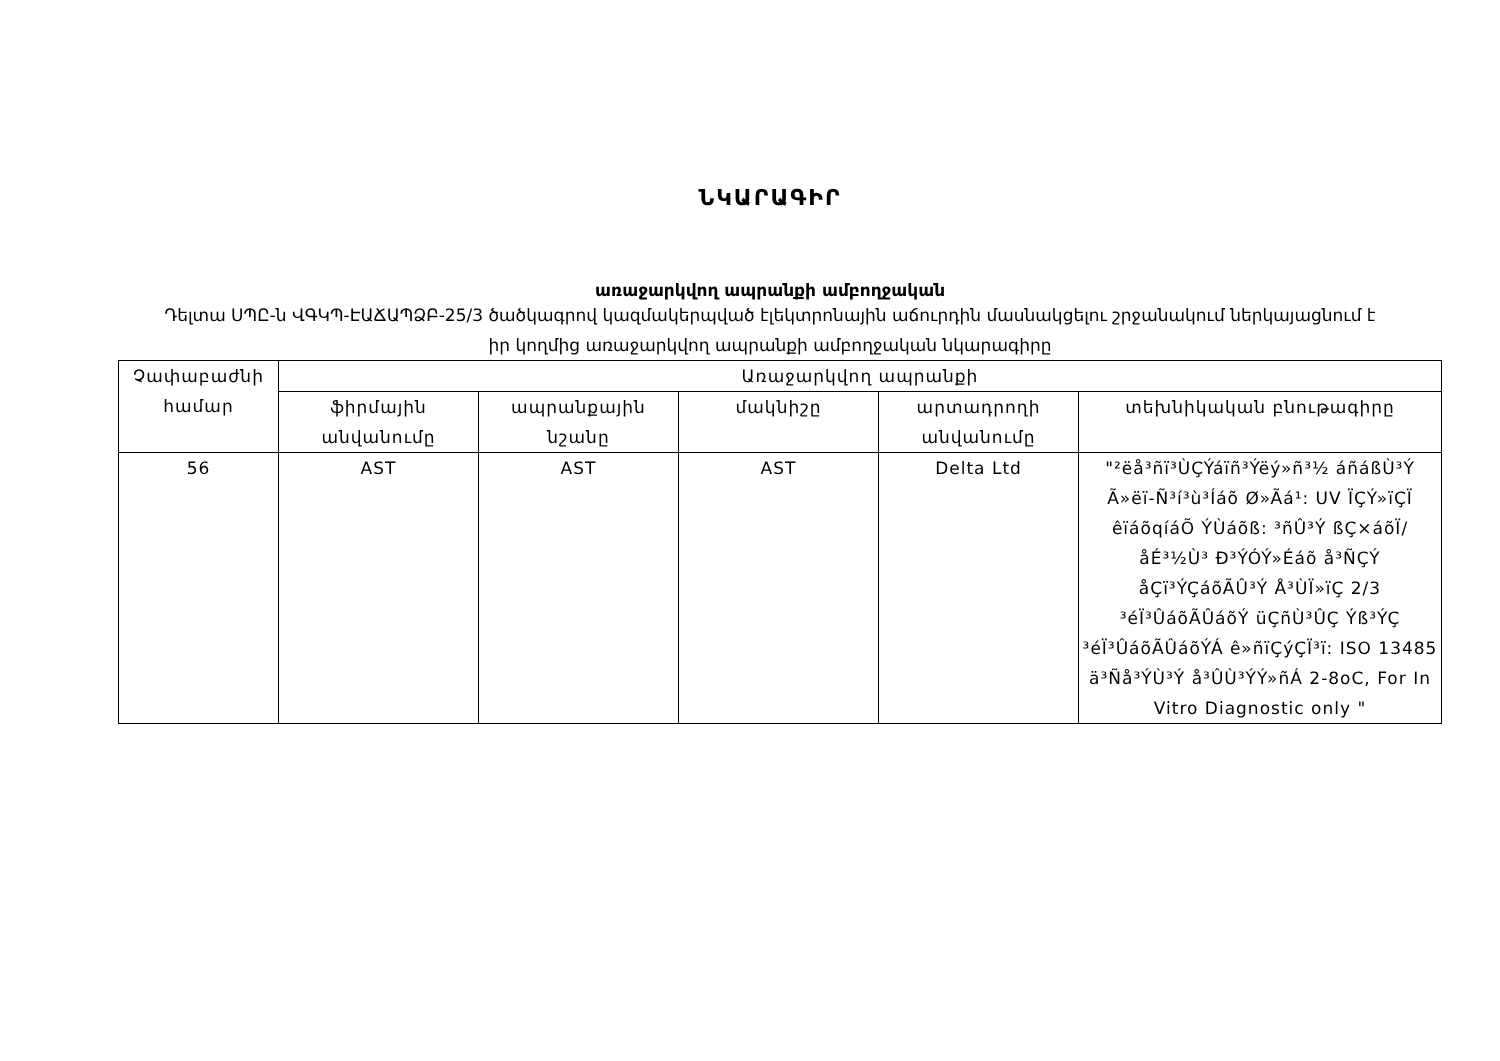ՆԿԱՐԱԳԻՐ
առաջարկվող ապրանքի ամբողջական
Դելտա ՍՊԸ-ն ՎԳԿՊ-ԷԱՃԱՊՁԲ-25/3 ծածկագրով կազմակերպված էլեկտրոնային աճուրդին մասնակցելու շրջանակում ներկայացնում է իր կողմից առաջարկվող ապրանքի ամբողջական նկարագիրը
| Չափաբաժնի համար | Առաջարկվող ապրանքի | | | | |
| --- | --- | --- | --- | --- | --- |
| | ֆիրմային անվանումը | ապրանքային նշանը | մակնիշը | արտադրողի անվանումը | տեխնիկական բնութագիրը |
| 56 | AST | AST | AST | Delta Ltd | "²ëå³ñï³ÙÇÝáïñ³Ýëý»ñ³½ áñáßÙ³Ý Ã»ëï-Ñ³í³ù³Íáõ Ø»Ãá¹: UV ÏÇÝ»ïÇÏ êïáõqíáÕ ÝÙáõß: ³ñÛ³Ý ßÇ×áõÏ/åÉ³½Ù³ Ð³ÝÓÝ»Éáõ å³ÑÇÝ åÇï³ÝÇáõÃÛ³Ý Å³ÙÏ»ïÇ 2/3 ³éÏ³ÛáõÃÛáõÝ üÇñÙ³ÛÇ Ýß³ÝÇ ³éÏ³ÛáõÃÛáõÝÁ ê»ñïÇýÇÏ³ï: ISO 13485 ä³Ñå³ÝÙ³Ý å³ÛÙ³ÝÝ»ñÁ 2-8oC, For In Vitro Diagnostic only " |